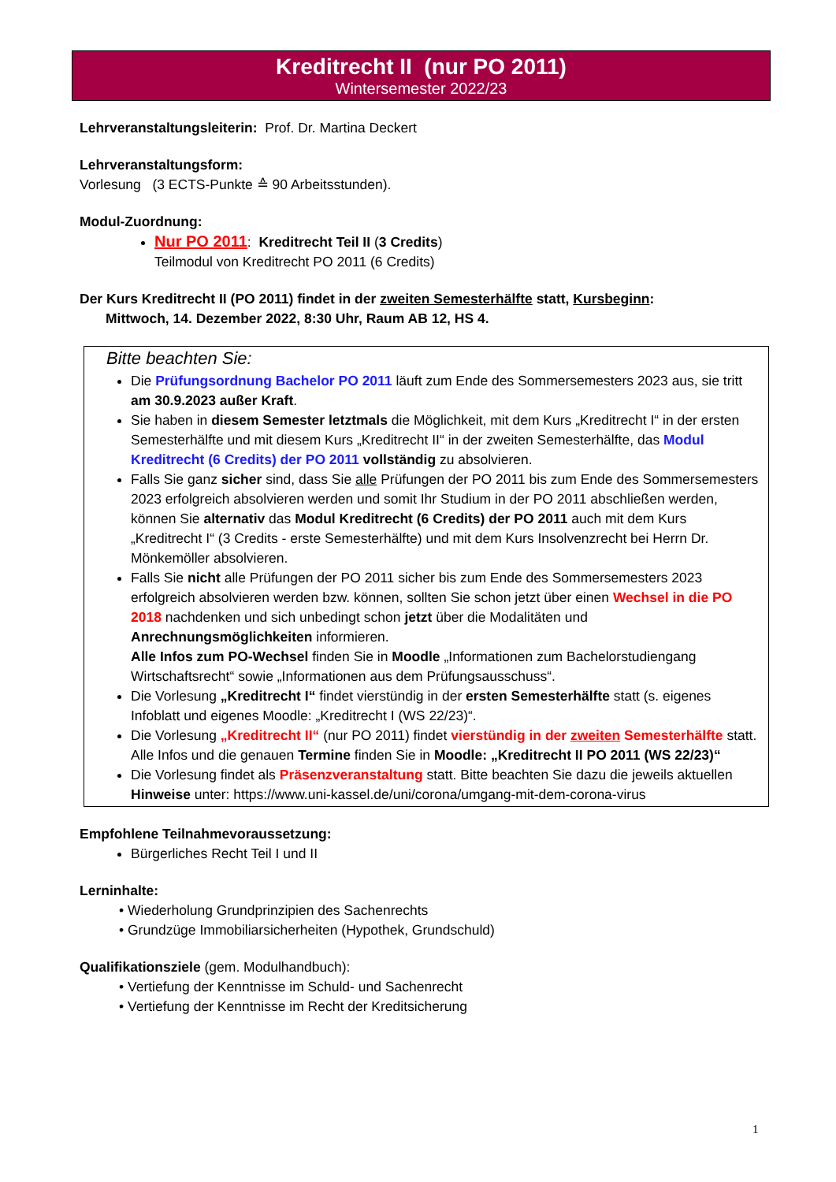Kreditrecht II (nur PO 2011)
Wintersemester 2022/23
Lehrveranstaltungsleiterin: Prof. Dr. Martina Deckert
Lehrveranstaltungsform:
Vorlesung (3 ECTS-Punkte ≙ 90 Arbeitsstunden).
Modul-Zuordnung:
Nur PO 2011: Kreditrecht Teil II (3 Credits)
Teilmodul von Kreditrecht PO 2011 (6 Credits)
Der Kurs Kreditrecht II (PO 2011) findet in der zweiten Semesterhälfte statt, Kursbeginn:
Mittwoch, 14. Dezember 2022, 8:30 Uhr, Raum AB 12, HS 4.
Bitte beachten Sie:
Die Prüfungsordnung Bachelor PO 2011 läuft zum Ende des Sommersemesters 2023 aus, sie tritt am 30.9.2023 außer Kraft.
Sie haben in diesem Semester letztmals die Möglichkeit, mit dem Kurs „Kreditrecht I“ in der ersten Semesterhälfte und mit diesem Kurs „Kreditrecht II“ in der zweiten Semesterhälfte, das Modul Kreditrecht (6 Credits) der PO 2011 vollständig zu absolvieren.
Falls Sie ganz sicher sind, dass Sie alle Prüfungen der PO 2011 bis zum Ende des Sommersemesters 2023 erfolgreich absolvieren werden und somit Ihr Studium in der PO 2011 abschließen werden, können Sie alternativ das Modul Kreditrecht (6 Credits) der PO 2011 auch mit dem Kurs „Kreditrecht I“ (3 Credits - erste Semesterhälfte) und mit dem Kurs Insolvenzrecht bei Herrn Dr. Mönkemöller absolvieren.
Falls Sie nicht alle Prüfungen der PO 2011 sicher bis zum Ende des Sommersemesters 2023 erfolgreich absolvieren werden bzw. können, sollten Sie schon jetzt über einen Wechsel in die PO 2018 nachdenken und sich unbedingt schon jetzt über die Modalitäten und Anrechnungsmöglichkeiten informieren.
Alle Infos zum PO-Wechsel finden Sie in Moodle „Informationen zum Bachelorstudiengang Wirtschaftsrecht“ sowie „Informationen aus dem Prüfungsausschuss“.
Die Vorlesung „Kreditrecht I“ findet vierstündig in der ersten Semesterhälfte statt (s. eigenes Infoblatt und eigenes Moodle: „Kreditrecht I (WS 22/23)“.
Die Vorlesung „Kreditrecht II“ (nur PO 2011) findet vierstündig in der zweiten Semesterhälfte statt. Alle Infos und die genauen Termine finden Sie in Moodle: „Kreditrecht II PO 2011 (WS 22/23)“
Die Vorlesung findet als Präsenzveranstaltung statt. Bitte beachten Sie dazu die jeweils aktuellen Hinweise unter: https://www.uni-kassel.de/uni/corona/umgang-mit-dem-corona-virus
Empfohlene Teilnahmevoraussetzung:
Bürgerliches Recht Teil I und II
Lerninhalte:
• Wiederholung Grundprinzipien des Sachenrechts
• Grundzüge Immobiliarsicherheiten (Hypothek, Grundschuld)
Qualifikationsziele (gem. Modulhandbuch):
• Vertiefung der Kenntnisse im Schuld- und Sachenrecht
• Vertiefung der Kenntnisse im Recht der Kreditsicherung
1